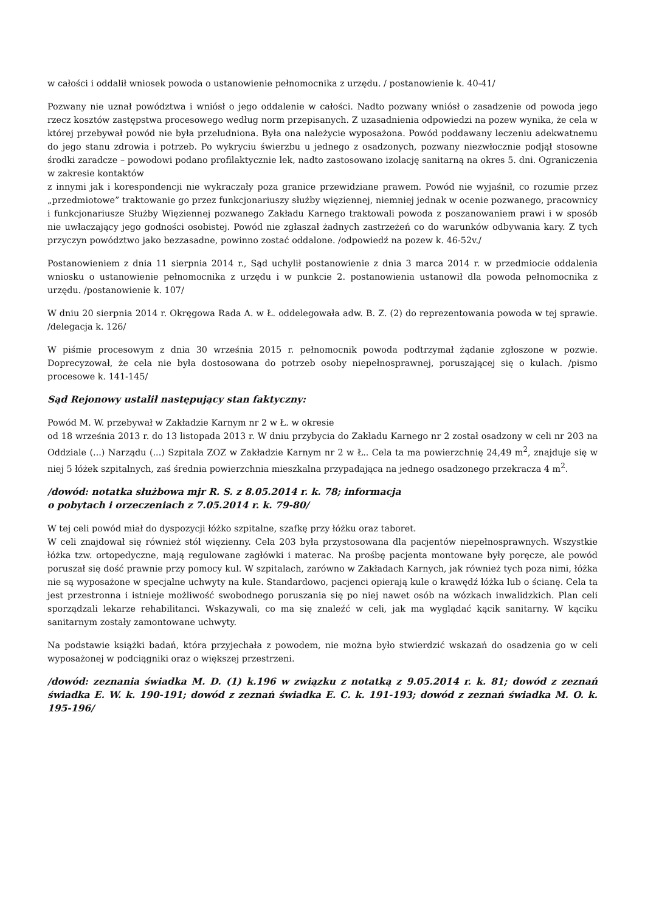w całości i oddalił wniosek powoda o ustanowienie pełnomocnika z urzędu. / postanowienie k. 40-41/
Pozwany nie uznał powództwa i wniósł o jego oddalenie w całości. Nadto pozwany wniósł o zasadzenie od powoda jego rzecz kosztów zastępstwa procesowego według norm przepisanych. Z uzasadnienia odpowiedzi na pozew wynika, że cela w której przebywał powód nie była przeludniona. Była ona należycie wyposażona. Powód poddawany leczeniu adekwatnemu do jego stanu zdrowia i potrzeb. Po wykryciu świerzbu u jednego z osadzonych, pozwany niezwłocznie podjął stosowne środki zaradcze – powodowi podano profilaktycznie lek, nadto zastosowano izolację sanitarną na okres 5. dni. Ograniczenia w zakresie kontaktów
z innymi jak i korespondencji nie wykraczały poza granice przewidziane prawem. Powód nie wyjaśnił, co rozumie przez „przedmiotowe” traktowanie go przez funkcjonariuszy służby więziennej, niemniej jednak w ocenie pozwanego, pracownicy i funkcjonariusze Służby Więziennej pozwanego Zakładu Karnego traktowali powoda z poszanowaniem prawi i w sposób nie uwłaczający jego godności osobistej. Powód nie zgłaszał żadnych zastrzeżeń co do warunków odbywania kary. Z tych przyczyn powództwo jako bezzasadne, powinno zostać oddalone. /odpowiedź na pozew k. 46-52v./
Postanowieniem z dnia 11 sierpnia 2014 r., Sąd uchylił postanowienie z dnia 3 marca 2014 r. w przedmiocie oddalenia wniosku o ustanowienie pełnomocnika z urzędu i w punkcie 2. postanowienia ustanowił dla powoda pełnomocnika z urzędu. /postanowienie k. 107/
W dniu 20 sierpnia 2014 r. Okręgowa Rada A. w Ł. oddelegowała adw. B. Z. (2) do reprezentowania powoda w tej sprawie. /delegacja k. 126/
W piśmie procesowym z dnia 30 września 2015 r. pełnomocnik powoda podtrzymał żądanie zgłoszone w pozwie. Doprecyzował, że cela nie była dostosowana do potrzeb osoby niepełnosprawnej, poruszającej się o kulach. /pismo procesowe k. 141-145/
Sąd Rejonowy ustalił następujący stan faktyczny:
Powód M. W. przebywał w Zakładzie Karnym nr 2 w Ł. w okresie
od 18 września 2013 r. do 13 listopada 2013 r. W dniu przybycia do Zakładu Karnego nr 2 został osadzony w celi nr 203 na Oddziale (...) Narządu (...) Szpitala ZOZ w Zakładzie Karnym nr 2 w Ł.. Cela ta ma powierzchnię 24,49 m<sup>2</sup>, znajduje się w niej 5 łóżek szpitalnych, zaś średnia powierzchnia mieszkalna przypadająca na jednego osadzonego przekracza 4 m<sup>2</sup>.
/dowód: notatka służbowa mjr R. S. z 8.05.2014 r. k. 78; informacja
o pobytach i orzeczeniach z 7.05.2014 r. k. 79-80/
W tej celi powód miał do dyspozycji łóżko szpitalne, szafkę przy łóżku oraz taboret.
W celi znajdował się również stół więzienny. Cela 203 była przystosowana dla pacjentów niepełnosprawnych. Wszystkie łóżka tzw. ortopedyczne, mają regulowane zagłówki i materac. Na prośbę pacjenta montowane były poręcze, ale powód poruszał się dość prawnie przy pomocy kul. W szpitalach, zarówno w Zakładach Karnych, jak również tych poza nimi, łóżka nie są wyposażone w specjalne uchwyty na kule. Standardowo, pacjenci opierają kule o krawędź łóżka lub o ścianę. Cela ta jest przestronna i istnieje możliwość swobodnego poruszania się po niej nawet osób na wózkach inwalidzkich. Plan celi sporządzali lekarze rehabilitanci. Wskazywali, co ma się znaleźć w celi, jak ma wyglądać kącik sanitarny. W kąciku sanitarnym zostały zamontowane uchwyty.
Na podstawie książki badań, która przyjechała z powodem, nie można było stwierdzić wskazań do osadzenia go w celi wyposażonej w podciągniki oraz o większej przestrzeni.
/dowód: zeznania świadka M. D. (1) k.196 w związku z notatką z 9.05.2014 r. k. 81; dowód z zeznań świadka E. W. k. 190-191; dowód z zeznań świadka E. C. k. 191-193; dowód z zeznań świadka M. O. k. 195-196/